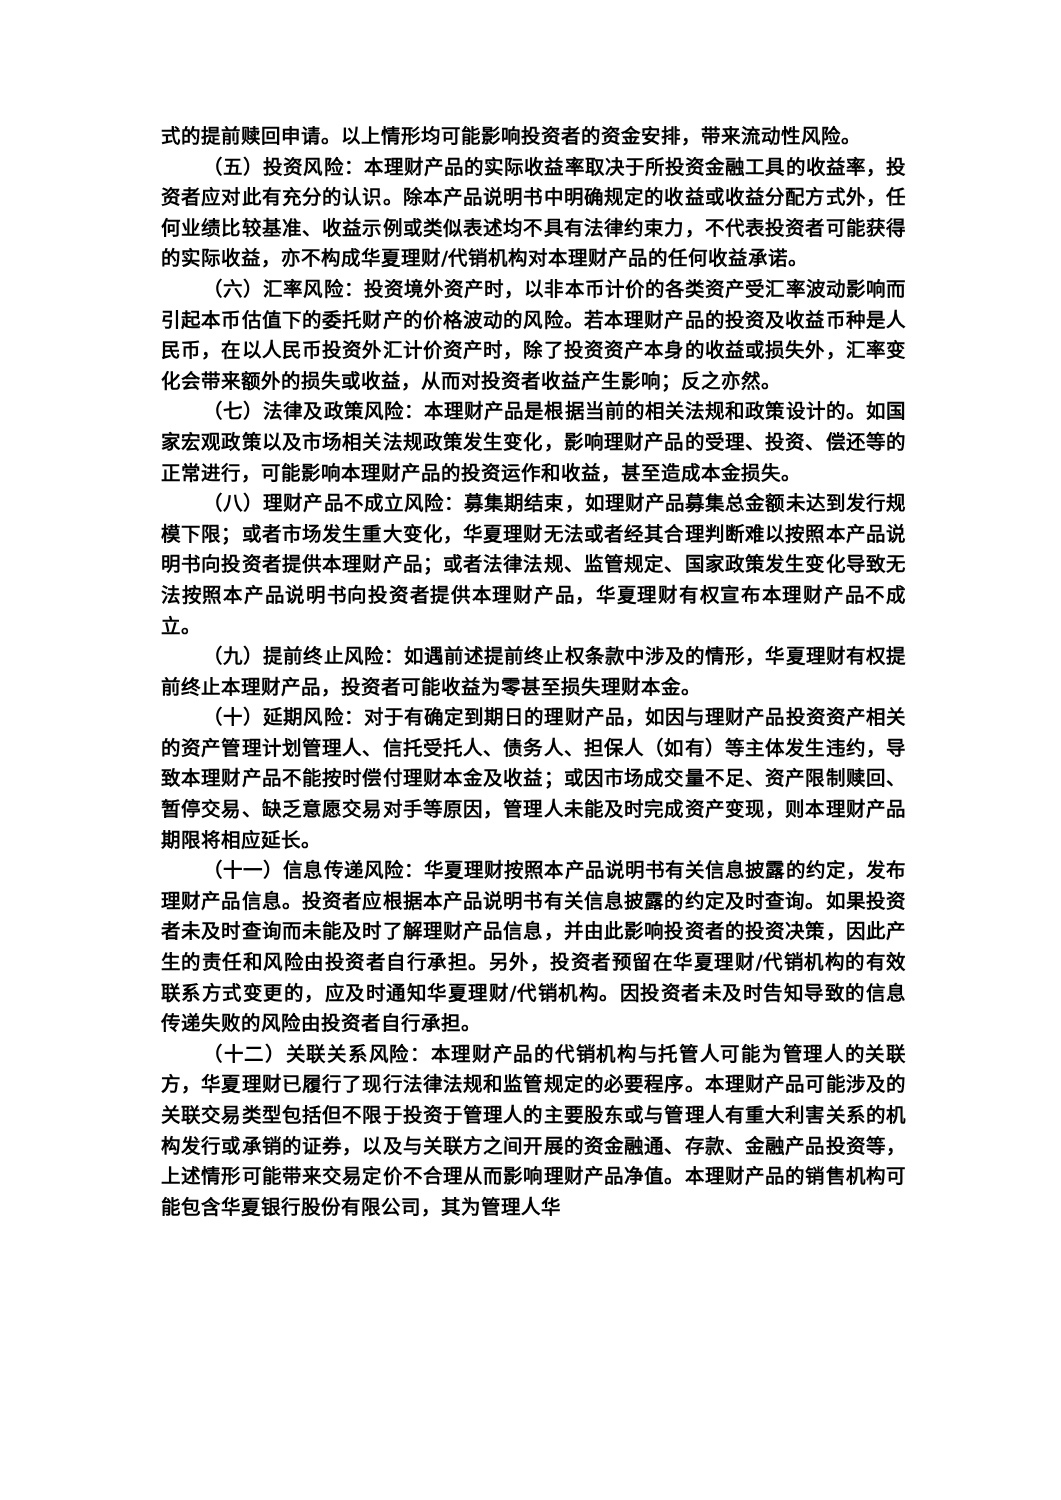式的提前赎回申请。以上情形均可能影响投资者的资金安排，带来流动性风险。
（五）投资风险：本理财产品的实际收益率取决于所投资金融工具的收益率，投资者应对此有充分的认识。除本产品说明书中明确规定的收益或收益分配方式外，任何业绩比较基准、收益示例或类似表述均不具有法律约束力，不代表投资者可能获得的实际收益，亦不构成华夏理财/代销机构对本理财产品的任何收益承诺。
（六）汇率风险：投资境外资产时，以非本币计价的各类资产受汇率波动影响而引起本币估值下的委托财产的价格波动的风险。若本理财产品的投资及收益币种是人民币，在以人民币投资外汇计价资产时，除了投资资产本身的收益或损失外，汇率变化会带来额外的损失或收益，从而对投资者收益产生影响；反之亦然。
（七）法律及政策风险：本理财产品是根据当前的相关法规和政策设计的。如国家宏观政策以及市场相关法规政策发生变化，影响理财产品的受理、投资、偿还等的正常进行，可能影响本理财产品的投资运作和收益，甚至造成本金损失。
（八）理财产品不成立风险：募集期结束，如理财产品募集总金额未达到发行规模下限；或者市场发生重大变化，华夏理财无法或者经其合理判断难以按照本产品说明书向投资者提供本理财产品；或者法律法规、监管规定、国家政策发生变化导致无法按照本产品说明书向投资者提供本理财产品，华夏理财有权宣布本理财产品不成立。
（九）提前终止风险：如遇前述提前终止权条款中涉及的情形，华夏理财有权提前终止本理财产品，投资者可能收益为零甚至损失理财本金。
（十）延期风险：对于有确定到期日的理财产品，如因与理财产品投资资产相关的资产管理计划管理人、信托受托人、债务人、担保人（如有）等主体发生违约，导致本理财产品不能按时偿付理财本金及收益；或因市场成交量不足、资产限制赎回、暂停交易、缺乏意愿交易对手等原因，管理人未能及时完成资产变现，则本理财产品期限将相应延长。
（十一）信息传递风险：华夏理财按照本产品说明书有关信息披露的约定，发布理财产品信息。投资者应根据本产品说明书有关信息披露的约定及时查询。如果投资者未及时查询而未能及时了解理财产品信息，并由此影响投资者的投资决策，因此产生的责任和风险由投资者自行承担。另外，投资者预留在华夏理财/代销机构的有效联系方式变更的，应及时通知华夏理财/代销机构。因投资者未及时告知导致的信息传递失败的风险由投资者自行承担。
（十二）关联关系风险：本理财产品的代销机构与托管人可能为管理人的关联方，华夏理财已履行了现行法律法规和监管规定的必要程序。本理财产品可能涉及的关联交易类型包括但不限于投资于管理人的主要股东或与管理人有重大利害关系的机构发行或承销的证券，以及与关联方之间开展的资金融通、存款、金融产品投资等，上述情形可能带来交易定价不合理从而影响理财产品净值。本理财产品的销售机构可能包含华夏银行股份有限公司，其为管理人华